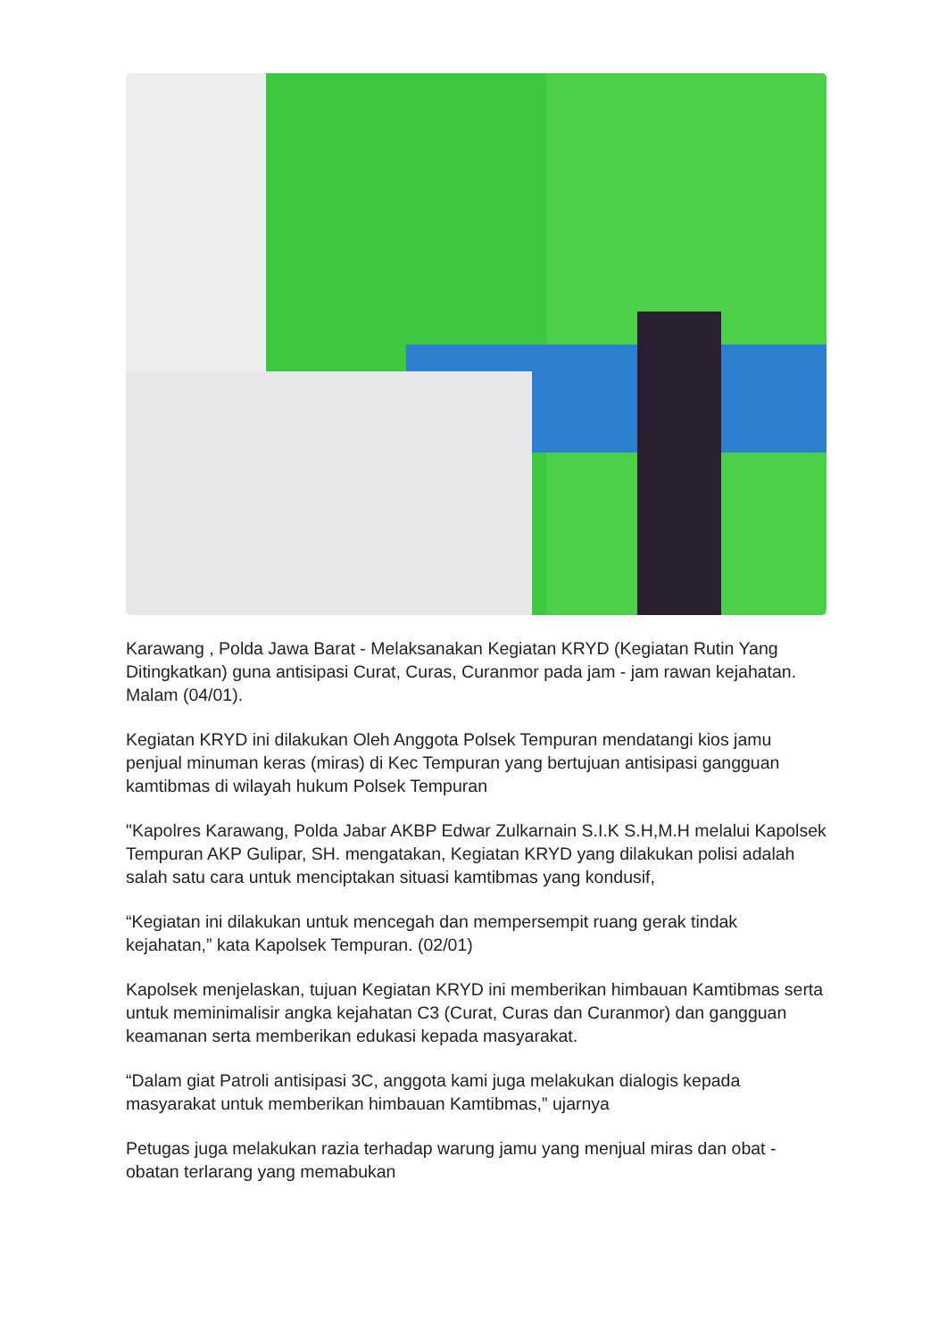Karawang , Polda Jawa Barat - Melaksanakan Kegiatan KRYD (Kegiatan Rutin Yang Ditingkatkan) guna antisipasi Curat, Curas, Curanmor pada jam - jam rawan kejahatan. Malam (04/01).
Kegiatan KRYD ini dilakukan Oleh Anggota Polsek Tempuran mendatangi kios jamu penjual minuman keras (miras) di Kec Tempuran yang bertujuan antisipasi gangguan kamtibmas di wilayah hukum Polsek Tempuran
"Kapolres Karawang, Polda Jabar AKBP Edwar Zulkarnain S.I.K S.H,M.H melalui Kapolsek Tempuran AKP Gulipar, SH. mengatakan, Kegiatan KRYD yang dilakukan polisi adalah salah satu cara untuk menciptakan situasi kamtibmas yang kondusif,
“Kegiatan ini dilakukan untuk mencegah dan mempersempit ruang gerak tindak kejahatan,” kata Kapolsek Tempuran. (02/01)
Kapolsek menjelaskan, tujuan Kegiatan KRYD ini memberikan himbauan Kamtibmas serta untuk meminimalisir angka kejahatan C3 (Curat, Curas dan Curanmor) dan gangguan keamanan serta memberikan edukasi kepada masyarakat.
“Dalam giat Patroli antisipasi 3C, anggota kami juga melakukan dialogis kepada masyarakat untuk memberikan himbauan Kamtibmas,” ujarnya
Petugas juga melakukan razia terhadap warung jamu yang menjual miras dan obat - obatan terlarang yang memabukan